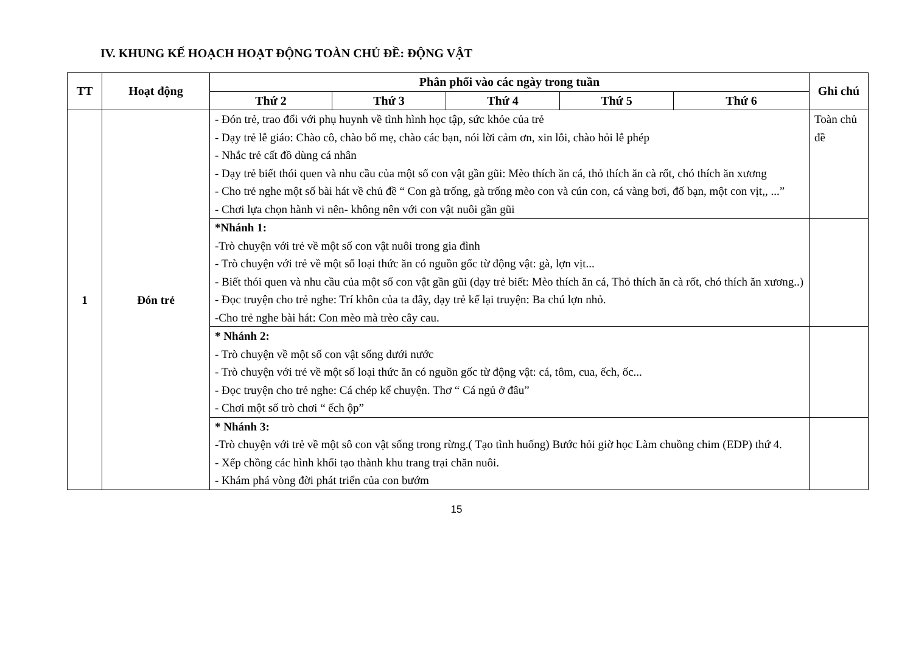IV. KHUNG KẾ HOẠCH HOẠT ĐỘNG TOÀN CHỦ ĐỀ: ĐỘNG VẬT
| TT | Hoạt động | Phân phối vào các ngày trong tuần | | | | | Ghi chú |
| --- | --- | --- | --- | --- | --- | --- | --- |
| | | Thứ 2 | Thứ 3 | Thứ 4 | Thứ 5 | Thứ 6 | |
| 1 | Đón trẻ | - Đón trẻ, trao đổi với phụ huynh về tình hình học tập, sức khỏe của trẻ - Dạy trẻ lễ giáo: Chào cô, chào bố mẹ, chào các bạn, nói lời cảm ơn, xin lỗi, chào hỏi lễ phép - Nhắc trẻ cất đồ dùng cá nhân - Dạy trẻ biết thói quen và nhu cầu của một số con vật gần gũi: Mèo thích ăn cá, thỏ thích ăn cà rốt, chó thích ăn xương - Cho trẻ nghe một số bài hát về chủ đề “ Con gà trống, gà trống mèo con và cún con, cá vàng bơi, đố bạn, một con vịt,, ...” - Chơi lựa chọn hành vi nên- không nên với con vật nuôi gần gũi | | | | | Toàn chủ đề |
| | | *Nhánh 1: -Trò chuyện với trẻ về một số con vật nuôi trong gia đình - Trò chuyện với trẻ về một số loại thức ăn có nguồn gốc từ động vật: gà, lợn vịt... - Biết thói quen và nhu cầu của một số con vật gần gũi (dạy trẻ biết: Mèo thích ăn cá, Thỏ thích ăn cà rốt, chó thích ăn xương..) - Đọc truyện cho trẻ nghe: Trí khôn của ta đây, dạy trẻ kể lại truyện: Ba chú lợn nhỏ. -Cho trẻ nghe bài hát: Con mèo mà trèo cây cau. | | | | | |
| | | * Nhánh 2: - Trò chuyện về một số con vật sống dưới nước - Trò chuyện với trẻ về một số loại thức ăn có nguồn gốc từ động vật: cá, tôm, cua, ếch, ốc... - Đọc truyện cho trẻ nghe: Cá chép kể chuyện. Thơ “ Cá ngủ ở đâu” - Chơi một số trò chơi “ ếch ộp” | | | | | |
| | | * Nhánh 3: -Trò chuyện với trẻ về một sô con vật sống trong rừng.( Tạo tình huống) Bước hỏi giờ học Làm chuồng chim (EDP) thứ 4. - Xếp chồng các hình khối tạo thành khu trang trại chăn nuôi. - Khám phá vòng đời phát triển của con bướm | | | | | |
15